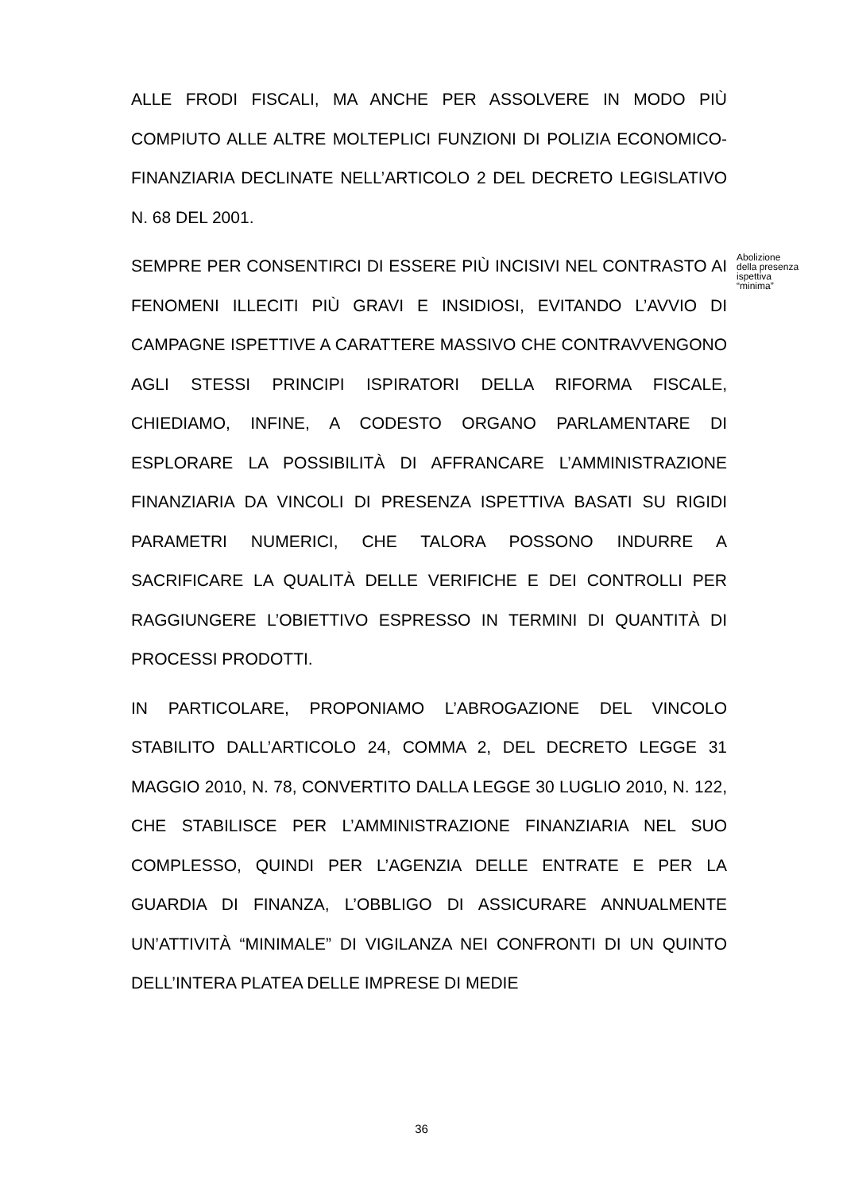ALLE FRODI FISCALI, MA ANCHE PER ASSOLVERE IN MODO PIÙ COMPIUTO ALLE ALTRE MOLTEPLICI FUNZIONI DI POLIZIA ECONOMICO-FINANZIARIA DECLINATE NELL’ARTICOLO 2 DEL DECRETO LEGISLATIVO N. 68 DEL 2001.
SEMPRE PER CONSENTIRCI DI ESSERE PIÙ INCISIVI NEL CONTRASTO AI FENOMENI ILLECITI PIÙ GRAVI E INSIDIOSI, EVITANDO L’AVVIO DI CAMPAGNE ISPETTIVE A CARATTERE MASSIVO CHE CONTRAVVENGONO AGLI STESSI PRINCIPI ISPIRATORI DELLA RIFORMA FISCALE, CHIEDIAMO, INFINE, A CODESTO ORGANO PARLAMENTARE DI ESPLORARE LA POSSIBILITÀ DI AFFRANCARE L’AMMINISTRAZIONE FINANZIARIA DA VINCOLI DI PRESENZA ISPETTIVA BASATI SU RIGIDI PARAMETRI NUMERICI, CHE TALORA POSSONO INDURRE A SACRIFICARE LA QUALITÀ DELLE VERIFICHE E DEI CONTROLLI PER RAGGIUNGERE L’OBIETTIVO ESPRESSO IN TERMINI DI QUANTITÀ DI PROCESSI PRODOTTI.
IN PARTICOLARE, PROPONIAMO L’ABROGAZIONE DEL VINCOLO STABILITO DALL’ARTICOLO 24, COMMA 2, DEL DECRETO LEGGE 31 MAGGIO 2010, N. 78, CONVERTITO DALLA LEGGE 30 LUGLIO 2010, N. 122, CHE STABILISCE PER L’AMMINISTRAZIONE FINANZIARIA NEL SUO COMPLESSO, QUINDI PER L’AGENZIA DELLE ENTRATE E PER LA GUARDIA DI FINANZA, L’OBBLIGO DI ASSICURARE ANNUALMENTE UN’ATTIVITÀ “MINIMALE” DI VIGILANZA NEI CONFRONTI DI UN QUINTO DELL’INTERA PLATEA DELLE IMPRESE DI MEDIE
Abolizione della presenza ispettiva “minima”
36